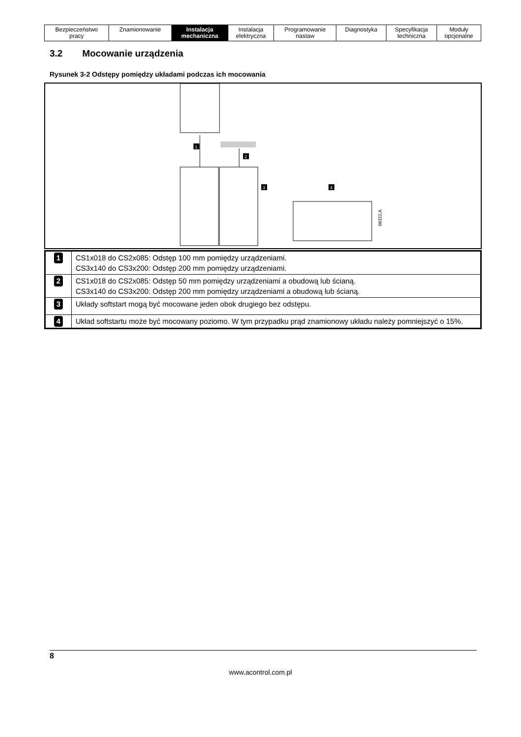| Bezpieczeństwo pracy | Znamionowanie | Instalacja mechaniczna | Instalacja elektryczna | Programowanie nastaw | Diagnostyka | Specyfikacja techniczna | Moduły opcjonalne |
3.2 Mocowanie urządzenia
Rysunek 3-2 Odstępy pomiędzy układami podczas ich mocowania
1
2
3
4
08322.A
| 1 | CS1x018 do CS2x085: Odstęp 100 mm pomiędzy urządzeniami. CS3x140 do CS3x200: Odstęp 200 mm pomiędzy urządzeniami. |
| 2 | CS1x018 do CS2x085: Odstęp 50 mm pomiędzy urządzeniami a obudową lub ścianą. CS3x140 do CS3x200: Odstęp 200 mm pomiędzy urządzeniami a obudową lub ścianą. |
| 3 | Układy softstart mogą być mocowane jeden obok drugiego bez odstępu. |
| 4 | Układ softstartu może być mocowany poziomo. W tym przypadku prąd znamionowy układu należy pomniejszyć o 15%. |
8
www.acontrol.com.pl